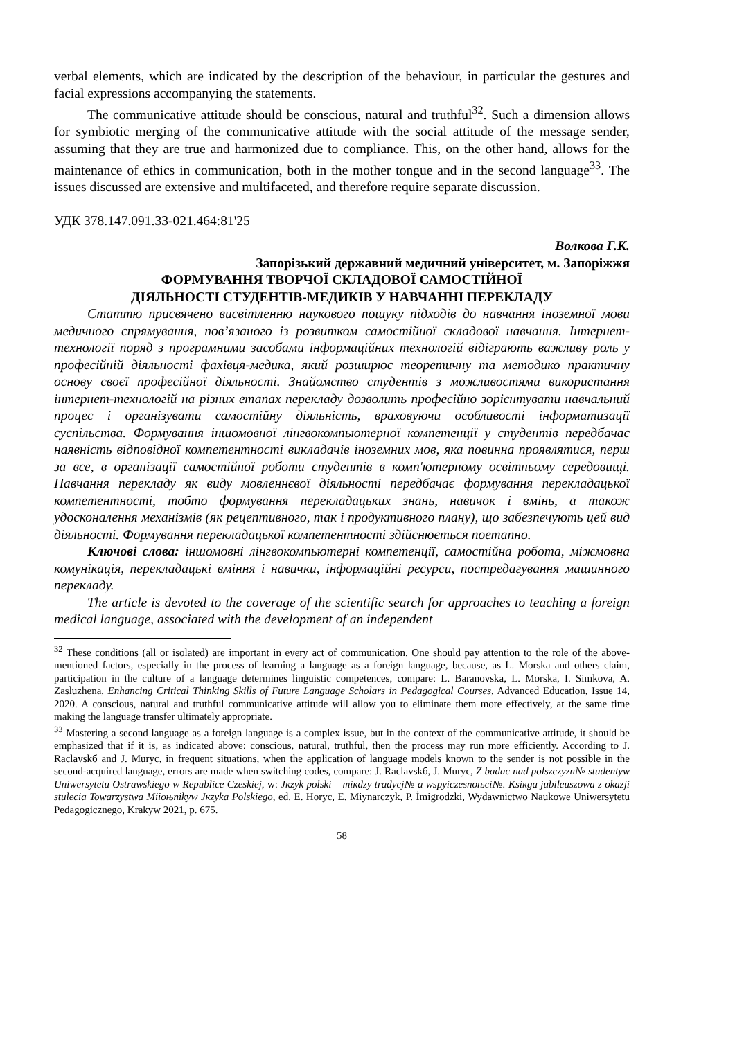verbal elements, which are indicated by the description of the behaviour, in particular the gestures and facial expressions accompanying the statements.
The communicative attitude should be conscious, natural and truthful<sup>32</sup>. Such a dimension allows for symbiotic merging of the communicative attitude with the social attitude of the message sender, assuming that they are true and harmonized due to compliance. This, on the other hand, allows for the maintenance of ethics in communication, both in the mother tongue and in the second language<sup>33</sup>. The issues discussed are extensive and multifaceted, and therefore require separate discussion.
УДК 378.147.091.33-021.464:81'25
Волкова Г.К.
Запорізький державний медичний університет, м. Запоріжжя
ФОРМУВАННЯ ТВОРЧОЇ СКЛАДОВОЇ САМОСТІЙНОЇ
ДІЯЛЬНОСТІ СТУДЕНТІВ-МЕДИКІВ У НАВЧАННІ ПЕРЕКЛАДУ
Статтю присвячено висвітленню наукового пошуку підходів до навчання іноземної мови медичного спрямування, пов’язаного із розвитком самостійної складової навчання. Інтернет-технології поряд з програмними засобами інформаційних технологій відіграють важливу роль у професійній діяльності фахівця-медика, який розширює теоретичну та методико практичну основу своєї професійної діяльності. Знайомство студентів з можливостями використання інтернет-технологій на різних етапах перекладу дозволить професійно зорієнтувати навчальний процес і організувати самостійну діяльність, враховуючи особливості інформатизації суспільства. Формування іншомовної лінгвокомпьютерної компетенції у студентів передбачає наявність відповідної компетентності викладачів іноземних мов, яка повинна проявлятися, перш за все, в організації самостійної роботи студентів в комп'ютерному освітньому середовищі. Навчання перекладу як виду мовленнєвої діяльності передбачає формування перекладацької компетентності, тобто формування перекладацьких знань, навичок і вмінь, а також удосконалення механізмів (як рецептивного, так і продуктивного плану), що забезпечують цей вид діяльності. Формування перекладацької компетентності здійснюється поетапно.
Ключові слова: іншомовні лінгвокомпьютерні компетенції, самостійна робота, міжмовна комунікація, перекладацькі вміння і навички, інформаційні ресурси, постредагування машинного перекладу.
The article is devoted to the coverage of the scientific search for approaches to teaching a foreign medical language, associated with the development of an independent
<sup>32</sup> These conditions (all or isolated) are important in every act of communication. One should pay attention to the role of the above-mentioned factors, especially in the process of learning a language as a foreign language, because, as L. Morska and others claim, participation in the culture of a language determines linguistic competences, compare: L. Baranovska, L. Morska, I. Simkova, A. Zasluzhena, Enhancing Critical Thinking Skills of Future Language Scholars in Pedagogical Courses, Advanced Education, Issue 14, 2020. A conscious, natural and truthful communicative attitude will allow you to eliminate them more effectively, at the same time making the language transfer ultimately appropriate.
<sup>33</sup> Mastering a second language as a foreign language is a complex issue, but in the context of the communicative attitude, it should be emphasized that if it is, as indicated above: conscious, natural, truthful, then the process may run more efficiently. According to J. Raclavskб and J. Muryc, in frequent situations, when the application of language models known to the sender is not possible in the second-acquired language, errors are made when switching codes, compare: J. Raclavskб, J. Muryc, Z badac nad polszczyzn№ studentyw Uniwersytetu Ostrawskiego w Republice Czeskiej, w: Jкzyk polski – miкdzy tradycj№ a wspyiczesnoњci№. Ksiкga jubileuszowa z okazji stulecia Towarzystwa Miioњnikyw Jкzyka Polskiego, ed. E. Horyc, E. Miynarczyk, P. İmigrodzki, Wydawnictwo Naukowe Uniwersytetu Pedagogicznego, Krakyw 2021, p. 675.
58